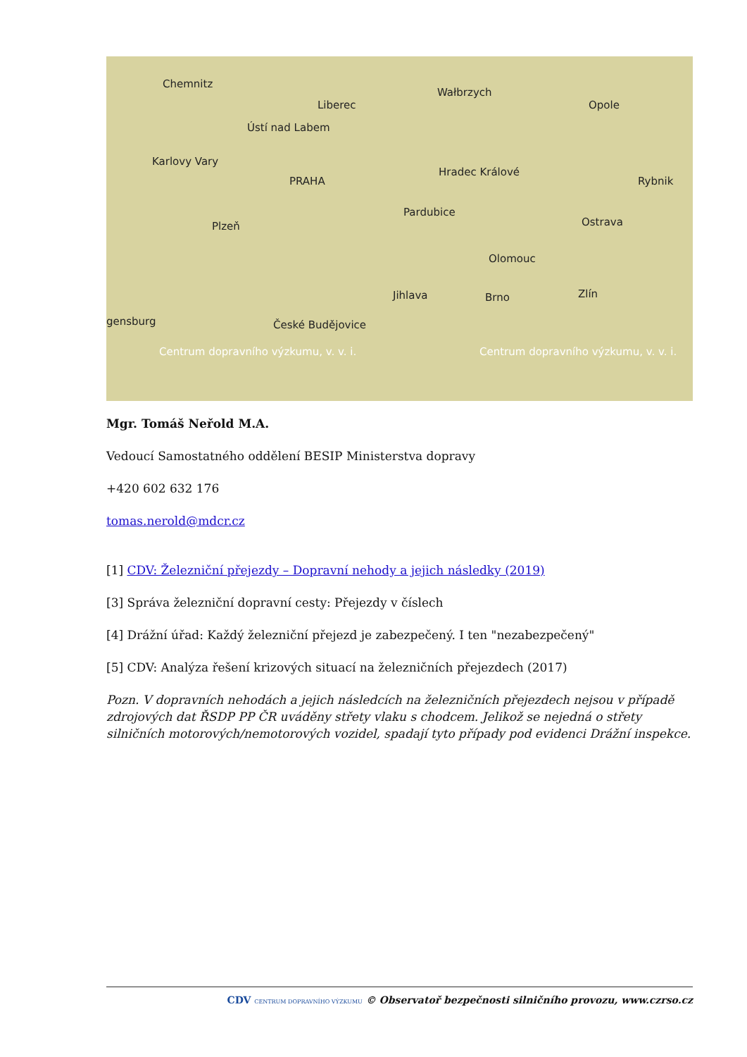Chemnitz
Liberec
Wałbrzych
Opole
Ústí nad Labem
Karlovy Vary
PRAHA
Hradec Králové
Rybnik
Pardubice
Plzeň Ostrava
Olomouc
Jihlava Brno Zlín
gensburg České Budějovice
Centrum dopravního výzkumu, v. v. i. Centrum dopravního výzkumu, v. v. i.
Mgr. Tomáš Neřold M.A.
Vedoucí Samostatného oddělení BESIP Ministerstva dopravy
+420 602 632 176
tomas.nerold@mdcr.cz
[1] CDV: Železniční přejezdy – Dopravní nehody a jejich následky (2019)
[3] Správa železniční dopravní cesty: Přejezdy v číslech
[4] Drážní úřad: Každý železniční přejezd je zabezpečený. I ten "nezabezpečený"
[5] CDV: Analýza řešení krizových situací na železničních přejezdech (2017)
Pozn. V dopravních nehodách a jejich následcích na železničních přejezdech nejsou v případě zdrojových dat ŘSDP PP ČR uváděny střety vlaku s chodcem. Jelikož se nejedná o střety silničních motorových/nemotorových vozidel, spadají tyto případy pod evidenci Drážní inspekce.
CDV CENTRUM DOPRAVNÍHO VÝZKUMU © Observatoř bezpečnosti silničního provozu, www.czrso.cz